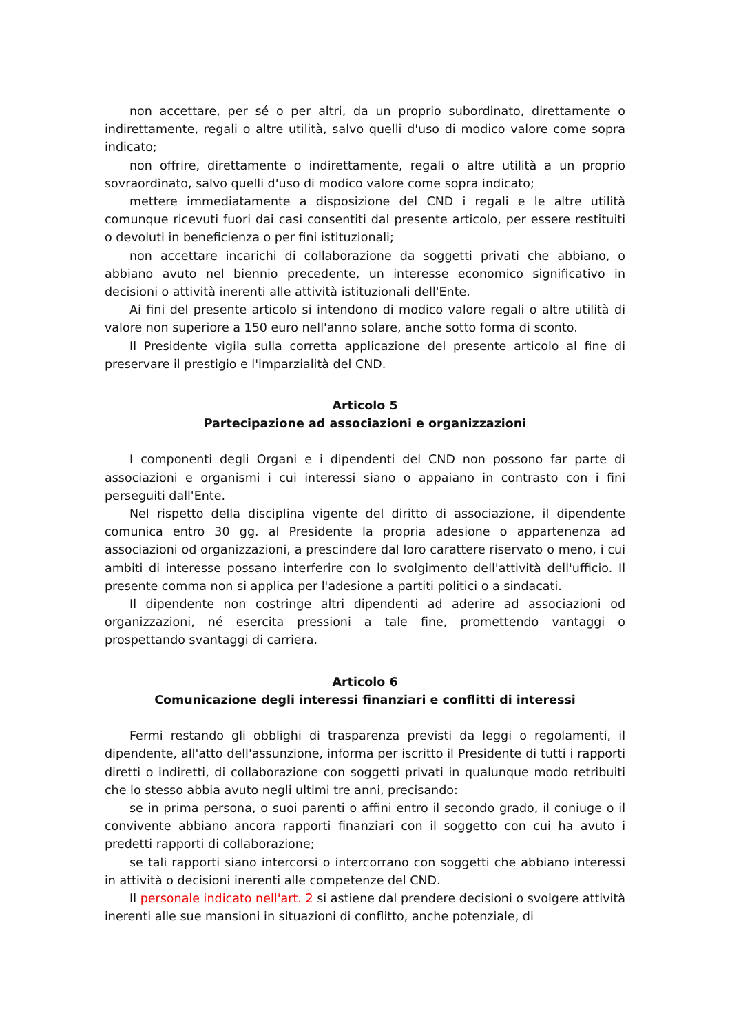non accettare, per sé o per altri, da un proprio subordinato, direttamente o indirettamente, regali o altre utilità, salvo quelli d'uso di modico valore come sopra indicato;
non offrire, direttamente o indirettamente, regali o altre utilità a un proprio sovraordinato, salvo quelli d'uso di modico valore come sopra indicato;
mettere immediatamente a disposizione del CND i regali e le altre utilità comunque ricevuti fuori dai casi consentiti dal presente articolo, per essere restituiti o devoluti in beneficienza o per fini istituzionali;
non accettare incarichi di collaborazione da soggetti privati che abbiano, o abbiano avuto nel biennio precedente, un interesse economico significativo in decisioni o attività inerenti alle attività istituzionali dell'Ente.
Ai fini del presente articolo si intendono di modico valore regali o altre utilità di valore non superiore a 150 euro nell'anno solare, anche sotto forma di sconto.
Il Presidente vigila sulla corretta applicazione del presente articolo al fine di preservare il prestigio e l'imparzialità del CND.
Articolo 5
Partecipazione ad associazioni e organizzazioni
I componenti degli Organi e i dipendenti del CND non possono far parte di associazioni e organismi i cui interessi siano o appaiano in contrasto con i fini perseguiti dall'Ente.
Nel rispetto della disciplina vigente del diritto di associazione, il dipendente comunica entro 30 gg. al Presidente la propria adesione o appartenenza ad associazioni od organizzazioni, a prescindere dal loro carattere riservato o meno, i cui ambiti di interesse possano interferire con lo svolgimento dell'attività dell'ufficio. Il presente comma non si applica per l'adesione a partiti politici o a sindacati.
Il dipendente non costringe altri dipendenti ad aderire ad associazioni od organizzazioni, né esercita pressioni a tale fine, promettendo vantaggi o prospettando svantaggi di carriera.
Articolo 6
Comunicazione degli interessi finanziari e conflitti di interessi
Fermi restando gli obblighi di trasparenza previsti da leggi o regolamenti, il dipendente, all'atto dell'assunzione, informa per iscritto il Presidente di tutti i rapporti diretti o indiretti, di collaborazione con soggetti privati in qualunque modo retribuiti che lo stesso abbia avuto negli ultimi tre anni, precisando:
se in prima persona, o suoi parenti o affini entro il secondo grado, il coniuge o il convivente abbiano ancora rapporti finanziari con il soggetto con cui ha avuto i predetti rapporti di collaborazione;
se tali rapporti siano intercorsi o intercorrano con soggetti che abbiano interessi in attività o decisioni inerenti alle competenze del CND.
Il personale indicato nell'art. 2 si astiene dal prendere decisioni o svolgere attività inerenti alle sue mansioni in situazioni di conflitto, anche potenziale, di